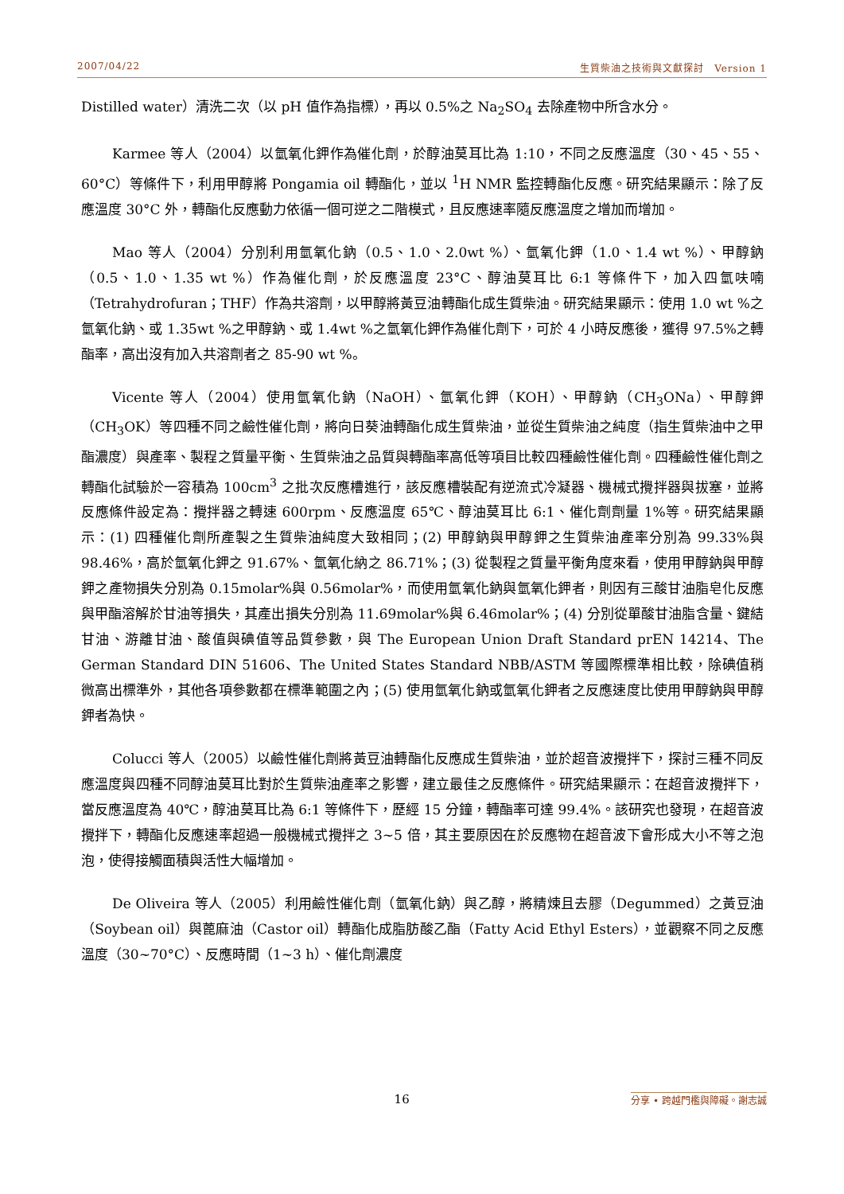2007/04/22 生質柴油之技術與文獻探討　Version 1
Distilled water）清洗二次（以 pH 值作為指標），再以 0.5%之 Na<sub>2</sub>SO<sub>4</sub> 去除產物中所含水分。
Karmee 等人（2004）以氫氧化鉀作為催化劑，於醇油莫耳比為 1:10，不同之反應溫度（30、45、55、60°C）等條件下，利用甲醇將 Pongamia oil 轉酯化，並以 <sup>1</sup>H NMR 監控轉酯化反應。研究結果顯示：除了反應溫度 30°C 外，轉酯化反應動力依循一個可逆之二階模式，且反應速率隨反應溫度之增加而增加。
Mao 等人（2004）分別利用氫氧化鈉（0.5、1.0、2.0wt %）、氫氧化鉀（1.0、1.4 wt %）、甲醇鈉（0.5、1.0、1.35 wt %）作為催化劑，於反應溫度 23°C、醇油莫耳比 6:1 等條件下，加入四氫呋喃（Tetrahydrofuran；THF）作為共溶劑，以甲醇將黃豆油轉酯化成生質柴油。研究結果顯示：使用 1.0 wt %之氫氧化鈉、或 1.35wt %之甲醇鈉、或 1.4wt %之氫氧化鉀作為催化劑下，可於 4 小時反應後，獲得 97.5%之轉酯率，高出沒有加入共溶劑者之 85-90 wt %。
Vicente 等人（2004）使用氫氧化鈉（NaOH）、氫氧化鉀（KOH）、甲醇鈉（CH<sub>3</sub>ONa）、甲醇鉀（CH<sub>3</sub>OK）等四種不同之鹼性催化劑，將向日葵油轉酯化成生質柴油，並從生質柴油之純度（指生質柴油中之甲酯濃度）與產率、製程之質量平衡、生質柴油之品質與轉酯率高低等項目比較四種鹼性催化劑。四種鹼性催化劑之轉酯化試驗於一容積為 100cm<sup>3</sup> 之批次反應槽進行，該反應槽裝配有逆流式冷凝器、機械式攪拌器與拔塞，並將反應條件設定為：攪拌器之轉速 600rpm、反應溫度 65℃、醇油莫耳比 6:1、催化劑劑量 1%等。研究結果顯示：(1) 四種催化劑所產製之生質柴油純度大致相同；(2) 甲醇鈉與甲醇鉀之生質柴油產率分別為 99.33%與 98.46%，高於氫氧化鉀之 91.67%、氫氧化納之 86.71%；(3) 從製程之質量平衡角度來看，使用甲醇鈉與甲醇鉀之產物損失分別為 0.15molar%與 0.56molar%，而使用氫氧化鈉與氫氧化鉀者，則因有三酸甘油脂皂化反應與甲酯溶解於甘油等損失，其產出損失分別為 11.69molar%與 6.46molar%；(4) 分別從單酸甘油脂含量、鍵結甘油、游離甘油、酸值與碘值等品質參數，與 The European Union Draft Standard prEN 14214、The German Standard DIN 51606、The United States Standard NBB/ASTM 等國際標準相比較，除碘值稍微高出標準外，其他各項參數都在標準範圍之內；(5) 使用氫氧化鈉或氫氧化鉀者之反應速度比使用甲醇鈉與甲醇鉀者為快。
Colucci 等人（2005）以鹼性催化劑將黃豆油轉酯化反應成生質柴油，並於超音波攪拌下，探討三種不同反應溫度與四種不同醇油莫耳比對於生質柴油產率之影響，建立最佳之反應條件。研究結果顯示：在超音波攪拌下，當反應溫度為 40℃，醇油莫耳比為 6:1 等條件下，歷經 15 分鐘，轉酯率可達 99.4%。該研究也發現，在超音波攪拌下，轉酯化反應速率超過一般機械式攪拌之 3~5 倍，其主要原因在於反應物在超音波下會形成大小不等之泡泡，使得接觸面積與活性大幅增加。
De Oliveira 等人（2005）利用鹼性催化劑（氫氧化鈉）與乙醇，將精煉且去膠（Degummed）之黃豆油（Soybean oil）與蓖麻油（Castor oil）轉酯化成脂肪酸乙酯（Fatty Acid Ethyl Esters），並觀察不同之反應溫度（30~70°C）、反應時間（1~3 h）、催化劑濃度
16 分享 • 跨越門檻與障礙。謝志誠